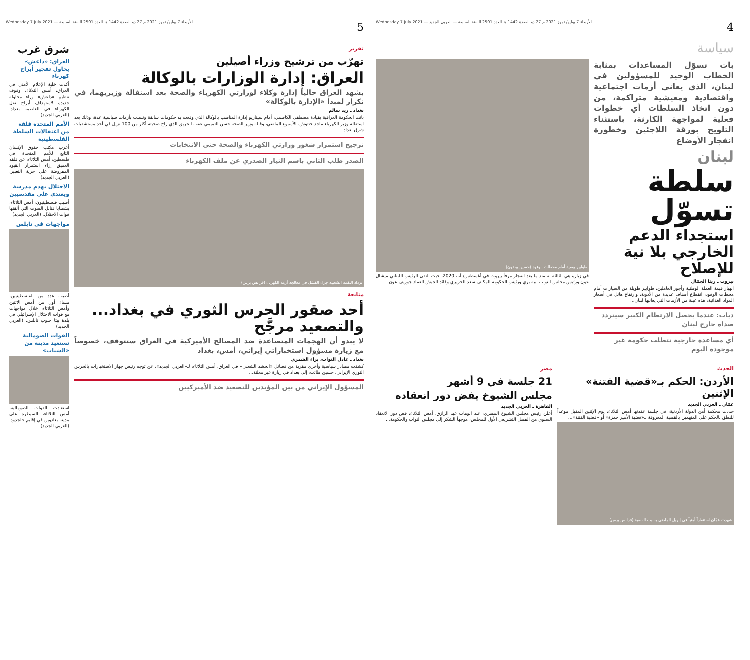Wednesday 7 July 2021 — الأربعاء 7 يوليو/ تموز 2021 م 27 ذو القعدة 1442 هـ العدد 2501 السنة السابعة 5
تقرير
تهرّب من ترشيح وزراء أصيلين
العراق: إدارة الوزارات بالوكالة
يشهد العراق حالياً إدارة وكلاء لوزارتي الكهرباء والصحة بعد استقالة وزيريهما، في تكرار لمبدأ «الإدارة بالوكالة»
بغداد ـ زيد سالم
باتت الحكومة العراقية بقيادة مصطفى الكاظمي، أمام سيناريو إدارة المناصب بالوكالة الذي وقعت به حكومات سابقة وتسبب بأزمات سياسية عدة، وذلك بعد استقالة وزير الكهرباء ماجد حنتوش، الأسبوع الماضي، وقبله وزير الصحة حسن التميمي عقب الحريق الذي راح ضحيته أكثر من 100 نزيل في أحد مستشفيات شرق بغداد...
ترجيح استمرار شغور وزارتي الكهرباء والصحة حتى الانتخابات
الصدر طلب الثاني باسم التيار الصدري عن ملف الكهرباء
تزداد النقمة الشعبية جراء الفشل في معالجة أزمة الكهرباء (فرانس برس)
متابعة
أحد صقور الحرس الثوري في بغداد... والتصعيد مرجَّح
لا يبدو أن الهجمات المتصاعدة ضد المصالح الأميركية في العراق ستتوقف، خصوصاً مع زيارة مسؤول استخباراتي إيراني، أمس، بغداد
بغداد ـ عادل النواب، براء الشمري
كشفت مصادر سياسية وأخرى مقربة من فصائل «الحشد الشعبي» في العراق، أمس الثلاثاء، لـ«العربي الجديد»، عن توجه رئيس جهاز الاستخبارات بالحرس الثوري الإيراني، حسين طائب، إلى بغداد في زيارة غير معلنة...
المسؤول الإيراني من بين المؤيدين للتصعيد ضد الأميركيين
شرق غرب
العراق: «داعش» يحاول تفجير أبراج كهرباء
أكدت خلية الإعلام الأمني في العراق، أمس الثلاثاء، وقوف تنظيم «داعش» وراء محاولة جديدة لاستهداف أبراج نقل الكهرباء في العاصمة بغداد. (العربي الجديد)
الأمم المتحدة قلقة من اعتقالات السلطة الفلسطينية
أعرب مكتب حقوق الإنسان التابع للأمم المتحدة في فلسطين، أمس الثلاثاء، عن قلقه العميق إزاء استمرار القيود المفروضة على حرية التعبير. (العربي الجديد)
الاحتلال يهدم مدرسة ويعتدي على مقدسيين
أصيب فلسطينيون، أمس الثلاثاء، بشظايا قنابل الصوت التي ألقتها قوات الاحتلال. (العربي الجديد)
مواجهات في نابلس
أصيب عدد من الفلسطينيين، مساء أول من أمس الاثنين وأمس الثلاثاء، خلال مواجهات مع قوات الاحتلال الإسرائيلي في بلدة بيتا جنوب نابلس. (العربي الجديد)
القوات الصومالية تستعيد مدينة من «الشباب»
استعادت القوات الصومالية، أمس الثلاثاء، السيطرة على مدينة بعادوين في إقليم جلجدود. (العربي الجديد)
Wednesday 7 July 2021 — الأربعاء 7 يوليو/ تموز 2021 م 27 ذو القعدة 1442 هـ العدد 2501 السنة السابعة — العربي الجديد 4
سياسة
بات تسوّل المساعدات بمثابة الخطاب الوحيد للمسؤولين في لبنان، الذي يعاني أزمات اجتماعية واقتصادية ومعيشية متراكمة، من دون اتخاذ السلطات أي خطوات فعلية لمواجهة الكارثة، باستثناء التلويح بورقة اللاجئين وخطورة انفجار الأوضاع
لبنان
سلطة تسوّل
استجداء الدعم الخارجي بلا نية للإصلاح
بيروت ـ ريتا الجمّال
انهيار قيمة العملة الوطنية وأجور العاملين، طوابير طويلة من السيارات أمام محطات الوقود، انقطاع أصناف عديدة من الأدوية، وارتفاع هائل في أسعار المواد الغذائية، هذه عينة من الأزمات التي يعانيها لبنان...
دياب: عندما يحصل الارتطام الكبير سيتردد صداه خارج لبنان
أي مساعدة خارجية تتطلب حكومة غير موجودة اليوم
طوابير يومية أمام محطات الوقود (حسين بيضون)
في زيارة هي الثالثة له منذ ما بعد انفجار مرفأ بيروت في أغسطس/ آب 2020، حيث التقى الرئيس اللبناني ميشال عون ورئيس مجلس النواب نبيه بري ورئيس الحكومة المكلف سعد الحريري وقائد الجيش العماد جوزيف عون...
الحدث
الأردن: الحكم بـ«قضية الفتنة» الإثنين
عمّان ـ العربي الجديد
حددت محكمة أمن الدولة الأردنية، في جلسة عقدتها أمس الثلاثاء، يوم الإثنين المقبل موعداً للنطق بالحكم على المتهمين بالقضية المعروفة بـ«قضية الأمير حمزة» أو «قضية الفتنة»...
شهدت عمّان استنفاراً أمنياً في إبريل الماضي بسبب القضية (فرانس برس)
مصر
21 جلسة في 9 أشهر
مجلس الشيوخ يفض دور انعقاده
القاهرة ـ العربي الجديد
أعلن رئيس مجلس الشيوخ المصري، عبد الوهاب عبد الرازق، أمس الثلاثاء، فض دور الانعقاد السنوي من الفصل التشريعي الأول للمجلس، موجهاً الشكر إلى مجلس النواب والحكومة...